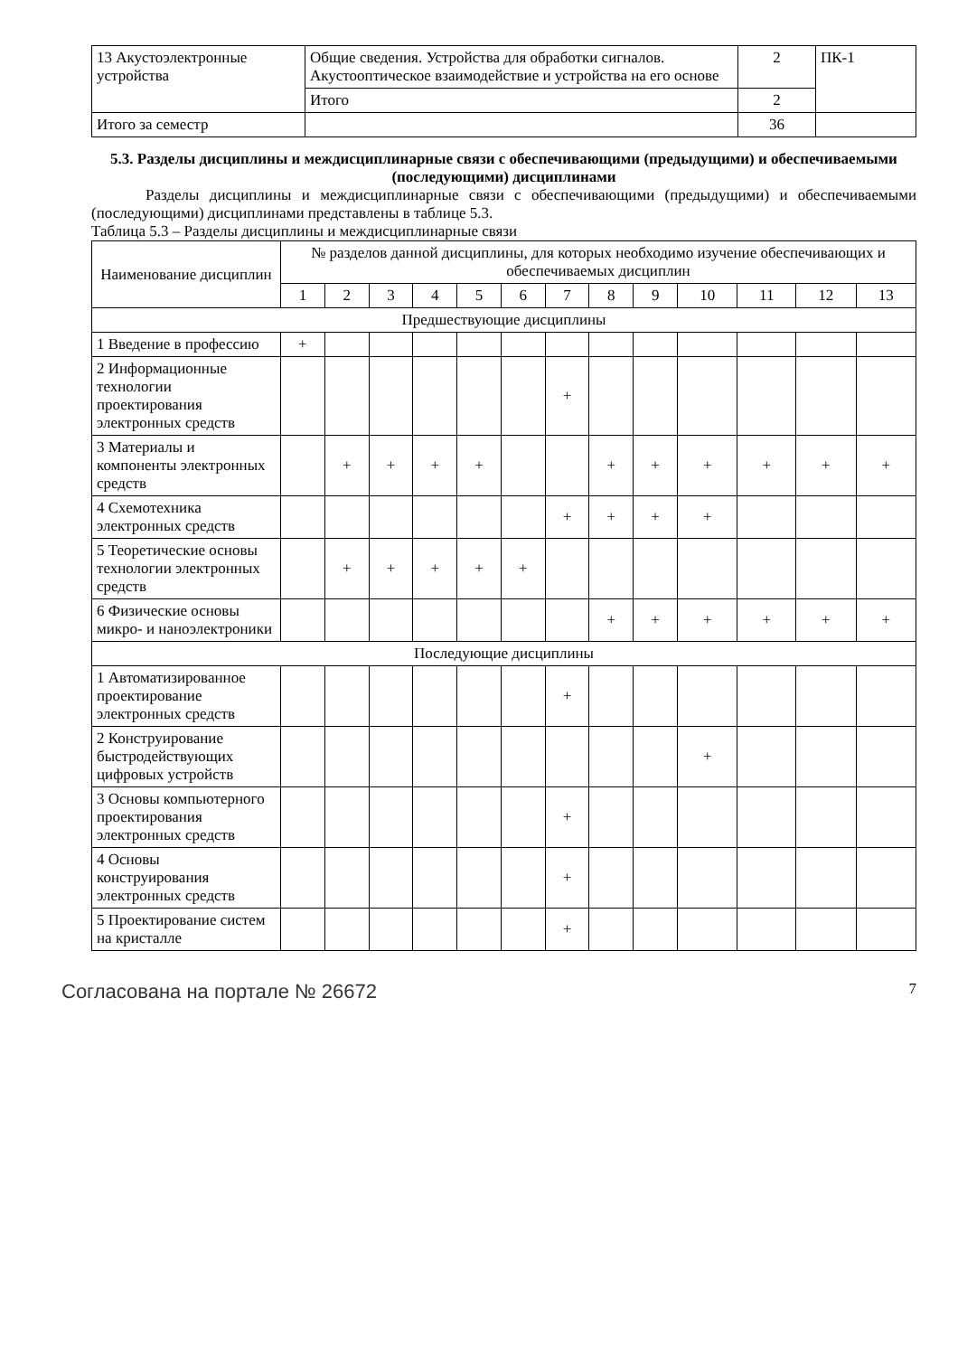| 13 Акустоэлектронные устройства | Общие сведения. Устройства для обработки сигналов. Акустооптическое взаимодействие и устройства на его основе | 2 | ПК-1 |
| | Итого | 2 | |
| Итого за семестр | | 36 | |
5.3. Разделы дисциплины и междисциплинарные связи с обеспечивающими (предыдущими) и обеспечиваемыми (последующими) дисциплинами
Разделы дисциплины и междисциплинарные связи с обеспечивающими (предыдущими) и обеспечиваемыми (последующими) дисциплинами представлены в таблице 5.3.
Таблица 5.3 – Разделы дисциплины и междисциплинарные связи
| Наименование дисциплин | № разделов данной дисциплины, для которых необходимо изучение обеспечивающих и обеспечиваемых дисциплин | | | | | | | | | | | | |
| --- | --- | --- | --- | --- | --- | --- | --- | --- | --- | --- | --- | --- | --- |
| | 1 | 2 | 3 | 4 | 5 | 6 | 7 | 8 | 9 | 10 | 11 | 12 | 13 |
| Предшествующие дисциплины | | | | | | | | | | | | | |
| 1 Введение в профессию | + | | | | | | | | | | | | |
| 2 Информационные технологии проектирования электронных средств | | | | | | | + | | | | | | |
| 3 Материалы и компоненты электронных средств | | + | + | + | + | | | + | + | + | + | + | + |
| 4 Схемотехника электронных средств | | | | | | | + | + | + | + | | | |
| 5 Теоретические основы технологии электронных средств | | + | + | + | + | + | | | | | | | |
| 6 Физические основы микро- и наноэлектроники | | | | | | | | + | + | + | + | + | + |
| Последующие дисциплины | | | | | | | | | | | | | |
| 1 Автоматизированное проектирование электронных средств | | | | | | | + | | | | | | |
| 2 Конструирование быстродействующих цифровых устройств | | | | | | | | | | + | | | |
| 3 Основы компьютерного проектирования электронных средств | | | | | | | + | | | | | | |
| 4 Основы конструирования электронных средств | | | | | | | + | | | | | | |
| 5 Проектирование систем на кристалле | | | | | | | + | | | | | | |
Согласована на портале № 26672 7